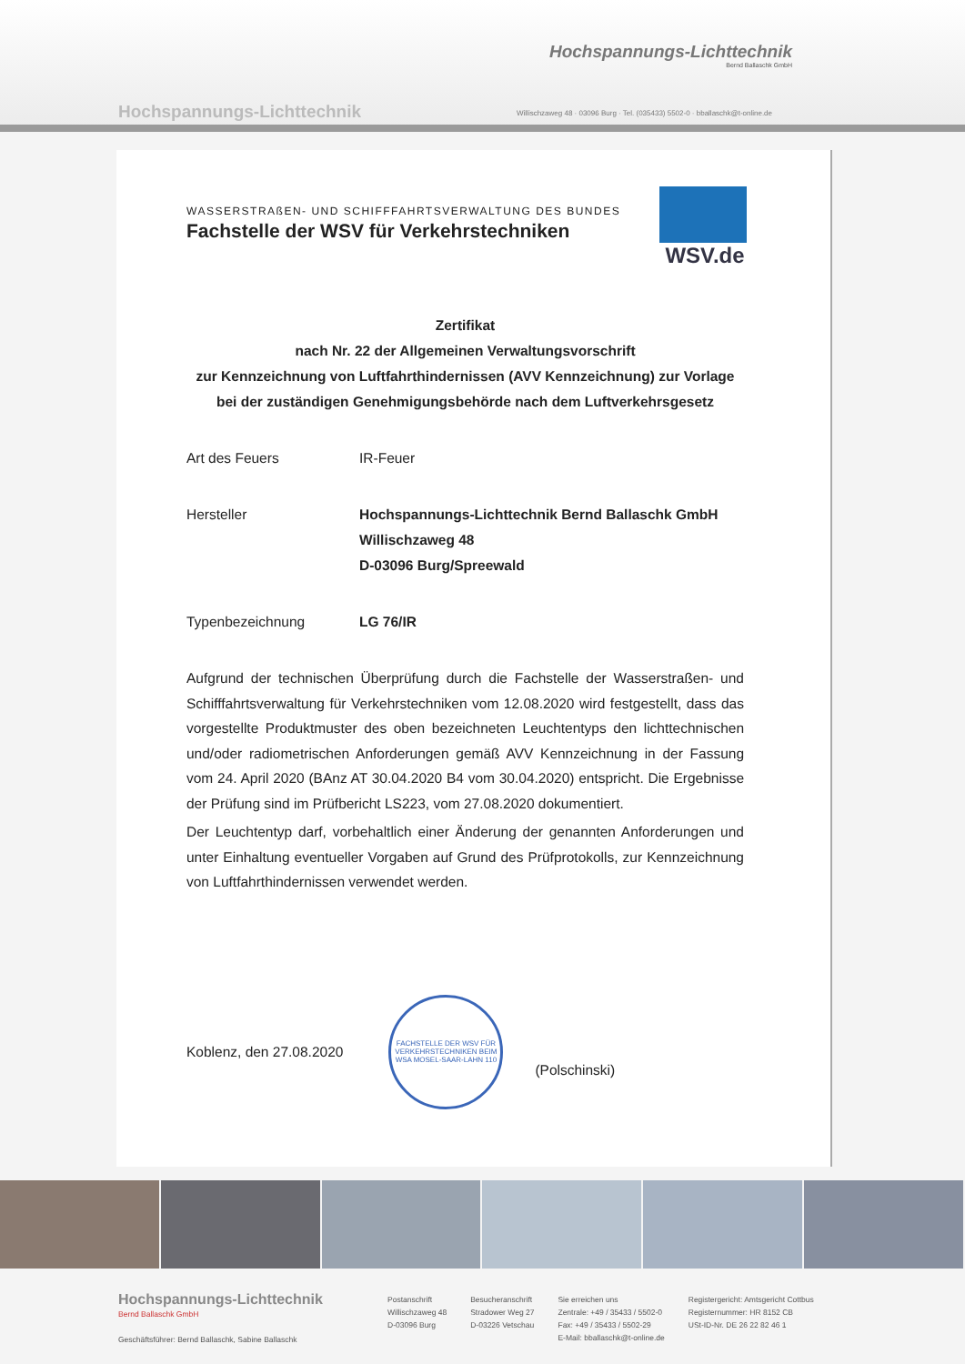Hochspannungs-Lichttechnik
Bernd Ballaschk GmbH
Hochspannungs-Lichttechnik
Willischzaweg 48 · 03096 Burg · Tel. (035433) 5502-0 · bballaschk@t-online.de
WSV.de
WASSERSTRAßEN- UND SCHIFFFAHRTSVERWALTUNG DES BUNDES
Fachstelle der WSV für Verkehrstechniken
Zertifikat
nach Nr. 22 der Allgemeinen Verwaltungsvorschrift
zur Kennzeichnung von Luftfahrthindernissen (AVV Kennzeichnung) zur Vorlage
bei der zuständigen Genehmigungsbehörde nach dem Luftverkehrsgesetz
Art des Feuers IR-Feuer
Hersteller Hochspannungs-Lichttechnik Bernd Ballaschk GmbH
Willischzaweg 48
D-03096 Burg/Spreewald
Typenbezeichnung LG 76/IR
Aufgrund der technischen Überprüfung durch die Fachstelle der Wasserstraßen- und Schifffahrtsverwaltung für Verkehrstechniken vom 12.08.2020 wird festgestellt, dass das vorgestellte Produktmuster des oben bezeichneten Leuchtentyps den lichttechnischen und/oder radiometrischen Anforderungen gemäß AVV Kennzeichnung in der Fassung vom 24. April 2020 (BAnz AT 30.04.2020 B4 vom 30.04.2020) entspricht. Die Ergebnisse der Prüfung sind im Prüfbericht LS223, vom 27.08.2020 dokumentiert.
Der Leuchtentyp darf, vorbehaltlich einer Änderung der genannten Anforderungen und unter Einhaltung eventueller Vorgaben auf Grund des Prüfprotokolls, zur Kennzeichnung von Luftfahrthindernissen verwendet werden.
Koblenz, den 27.08.2020
FACHSTELLE DER WSV FÜR VERKEHRSTECHNIKEN BEIM WSA MOSEL-SAAR-LAHN 110
(Polschinski)
Hochspannungs-Lichttechnik
Bernd Ballaschk GmbH
Geschäftsführer: Bernd Ballaschk, Sabine Ballaschk
Postanschrift
Willischzaweg 48
D-03096 Burg
Besucheranschrift
Stradower Weg 27
D-03226 Vetschau
Sie erreichen uns
Zentrale: +49 / 35433 / 5502-0
Fax: +49 / 35433 / 5502-29
E-Mail: bballaschk@t-online.de
Registergericht: Amtsgericht Cottbus
Registernummer: HR 8152 CB
USt-ID-Nr. DE 26 22 82 46 1